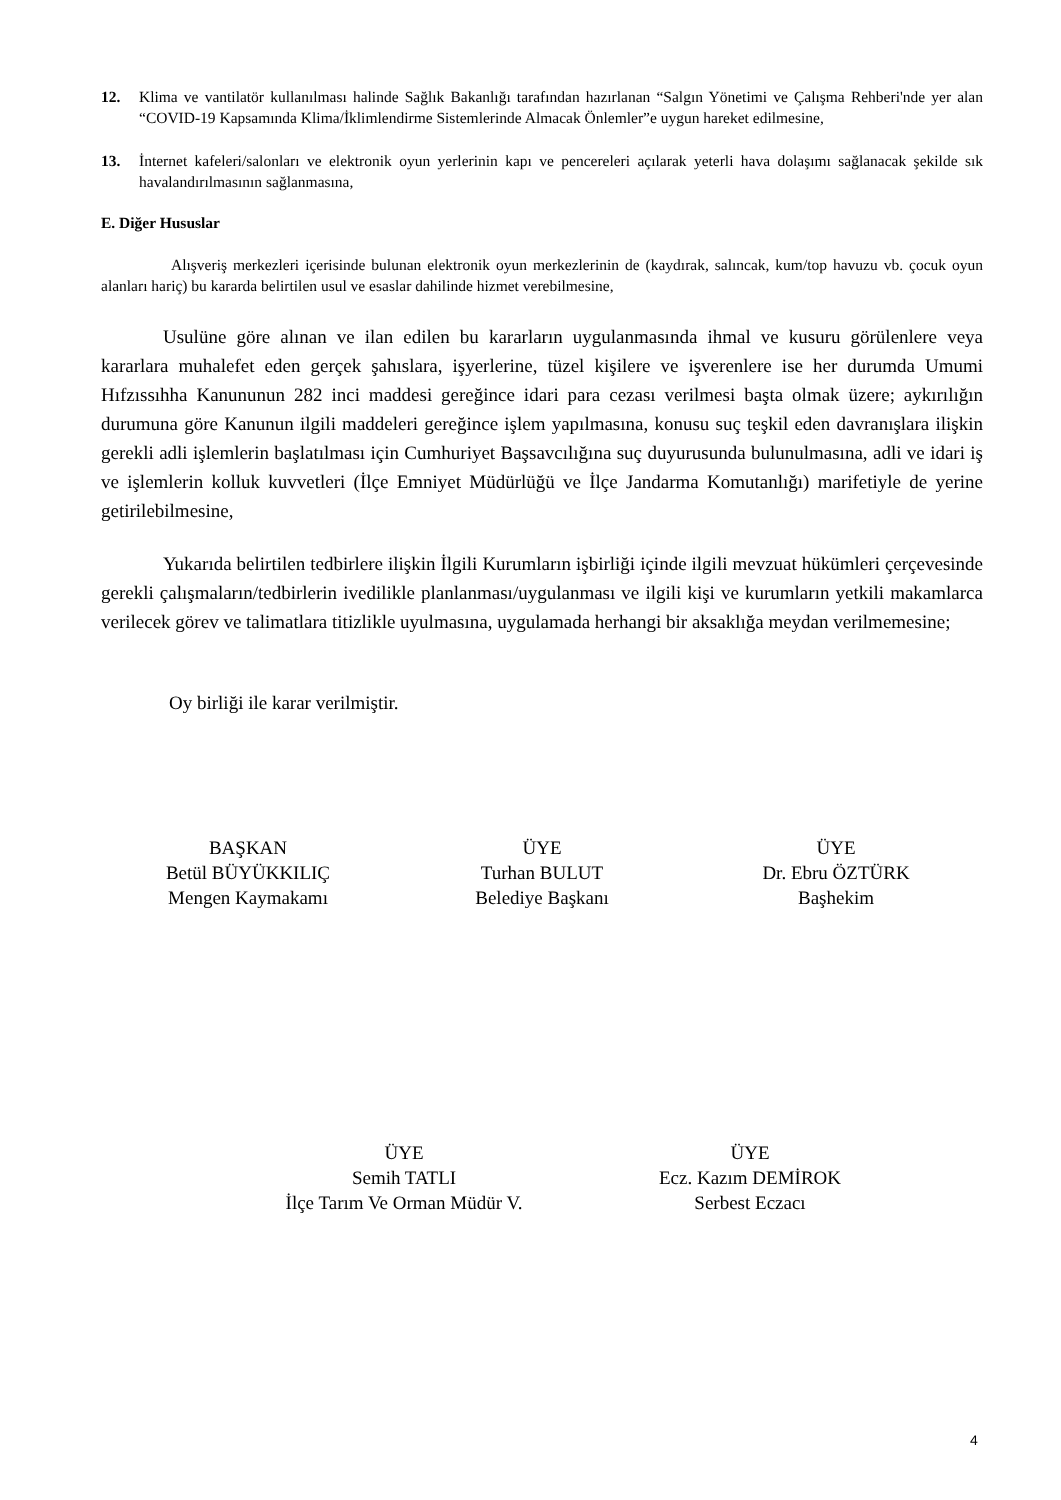12. Klima ve vantilatör kullanılması halinde Sağlık Bakanlığı tarafından hazırlanan “Salgın Yönetimi ve Çalışma Rehberi'nde yer alan “COVID-19 Kapsamında Klima/İklimlendirme Sistemlerinde Almacak Önlemler”e uygun hareket edilmesine,
13. İnternet kafeleri/salonları ve elektronik oyun yerlerinin kapı ve pencereleri açılarak yeterli hava dolaşımı sağlanacak şekilde sık havalandırılmasının sağlanmasına,
E. Diğer Hususlar
Alışveriş merkezleri içerisinde bulunan elektronik oyun merkezlerinin de (kaydırak, salıncak, kum/top havuzu vb. çocuk oyun alanları hariç) bu kararda belirtilen usul ve esaslar dahilinde hizmet verebilmesine,
Usulüne göre alınan ve ilan edilen bu kararların uygulanmasında ihmal ve kusuru görülenlere veya kararlara muhalefet eden gerçek şahıslara, işyerlerine, tüzel kişilere ve işverenlere ise her durumda Umumi Hıfzıssıhha Kanununun 282 inci maddesi gereğince idari para cezası verilmesi başta olmak üzere; aykırılığın durumuna göre Kanunun ilgili maddeleri gereğince işlem yapılmasına, konusu suç teşkil eden davranışlara ilişkin gerekli adli işlemlerin başlatılması için Cumhuriyet Başsavcılığına suç duyurusunda bulunulmasına, adli ve idari iş ve işlemlerin kolluk kuvvetleri (İlçe Emniyet Müdürlüğü ve İlçe Jandarma Komutanlığı) marifetiyle de yerine getirilebilmesine,
Yukarıda belirtilen tedbirlere ilişkin İlgili Kurumların işbirliği içinde ilgili mevzuat hükümleri çerçevesinde gerekli çalışmaların/tedbirlerin ivedilikle planlanması/uygulanması ve ilgili kişi ve kurumların yetkili makamlarca verilecek görev ve talimatlara titizlikle uyulmasına, uygulamada herhangi bir aksaklığa meydan verilmemesine;
Oy birliği ile karar verilmiştir.
BAŞKAN
Betül BÜYÜKKILIÇ
Mengen Kaymakamı
ÜYE
Turhan BULUT
Belediye Başkanı
ÜYE
Dr. Ebru ÖZTÜRK
Başhekim
ÜYE
Semih TATLI
İlçe Tarım Ve Orman Müdür V.
ÜYE
Ecz. Kazım DEMİROK
Serbest Eczacı
4